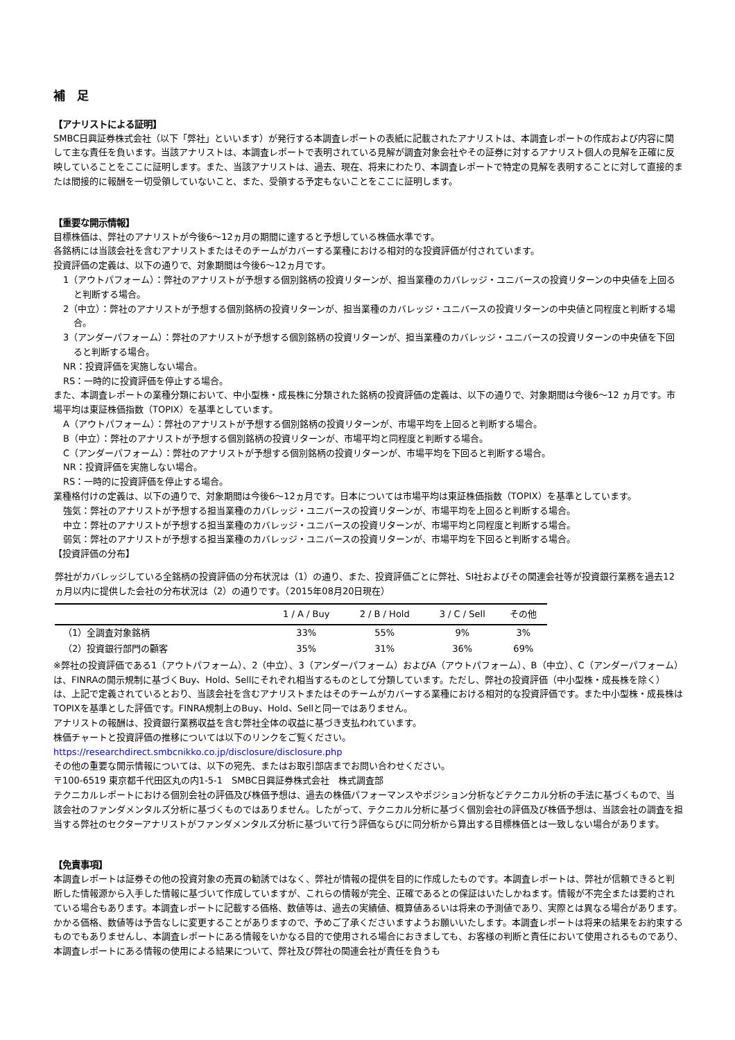補　足
【アナリストによる証明】
SMBC日興証券株式会社（以下「弊社」といいます）が発行する本調査レポートの表紙に記載されたアナリストは、本調査レポートの作成および内容に関して主な責任を負います。当該アナリストは、本調査レポートで表明されている見解が調査対象会社やその証券に対するアナリスト個人の見解を正確に反映していることをここに証明します。また、当該アナリストは、過去、現在、将来にわたり、本調査レポートで特定の見解を表明することに対して直接的または間接的に報酬を一切受領していないこと、また、受領する予定もないことをここに証明します。
【重要な開示情報】
目標株価は、弊社のアナリストが今後6～12ヵ月の期間に達すると予想している株価水準です。
各銘柄には当該会社を含むアナリストまたはそのチームがカバーする業種における相対的な投資評価が付されています。
投資評価の定義は、以下の通りで、対象期間は今後6～12ヵ月です。
1（アウトパフォーム）：弊社のアナリストが予想する個別銘柄の投資リターンが、担当業種のカバレッジ・ユニバースの投資リターンの中央値を上回ると判断する場合。
2（中立）：弊社のアナリストが予想する個別銘柄の投資リターンが、担当業種のカバレッジ・ユニバースの投資リターンの中央値と同程度と判断する場合。
3（アンダーパフォーム）：弊社のアナリストが予想する個別銘柄の投資リターンが、担当業種のカバレッジ・ユニバースの投資リターンの中央値を下回ると判断する場合。
NR：投資評価を実施しない場合。
RS：一時的に投資評価を停止する場合。
また、本調査レポートの業種分類において、中小型株・成長株に分類された銘柄の投資評価の定義は、以下の通りで、対象期間は今後6～12 ヵ月です。市場平均は東証株価指数（TOPIX）を基準としています。
A（アウトパフォーム）：弊社のアナリストが予想する個別銘柄の投資リターンが、市場平均を上回ると判断する場合。
B（中立）：弊社のアナリストが予想する個別銘柄の投資リターンが、市場平均と同程度と判断する場合。
C（アンダーパフォーム）：弊社のアナリストが予想する個別銘柄の投資リターンが、市場平均を下回ると判断する場合。
NR：投資評価を実施しない場合。
RS：一時的に投資評価を停止する場合。
業種格付けの定義は、以下の通りで、対象期間は今後6～12ヵ月です。日本については市場平均は東証株価指数（TOPIX）を基準としています。
強気：弊社のアナリストが予想する担当業種のカバレッジ・ユニバースの投資リターンが、市場平均を上回ると判断する場合。
中立：弊社のアナリストが予想する担当業種のカバレッジ・ユニバースの投資リターンが、市場平均と同程度と判断する場合。
弱気：弊社のアナリストが予想する担当業種のカバレッジ・ユニバースの投資リターンが、市場平均を下回ると判断する場合。
【投資評価の分布】
弊社がカバレッジしている全銘柄の投資評価の分布状況は（1）の通り、また、投資評価ごとに弊社、SI社およびその関連会社等が投資銀行業務を過去12ヵ月以内に提供した会社の分布状況は（2）の通りです。（2015年08月20日現在）
| | 1 / A / Buy | 2 / B / Hold | 3 / C / Sell | その他 |
| --- | --- | --- | --- | --- |
| （1）全調査対象銘柄 | 33% | 55% | 9% | 3% |
| （2）投資銀行部門の顧客 | 35% | 31% | 36% | 69% |
※弊社の投資評価である1（アウトパフォーム）、2（中立）、3（アンダーパフォーム）およびA（アウトパフォーム）、B（中立）、C（アンダーパフォーム）は、FINRAの開示規制に基づくBuy、Hold、Sellにそれぞれ相当するものとして分類しています。ただし、弊社の投資評価（中小型株・成長株を除く）は、上記で定義されているとおり、当該会社を含むアナリストまたはそのチームがカバーする業種における相対的な投資評価です。また中小型株・成長株はTOPIXを基準とした評価です。FINRA規制上のBuy、Hold、Sellと同一ではありません。
アナリストの報酬は、投資銀行業務収益を含む弊社全体の収益に基づき支払われています。
株価チャートと投資評価の推移については以下のリンクをご覧ください。
https://researchdirect.smbcnikko.co.jp/disclosure/disclosure.php
その他の重要な開示情報については、以下の宛先、またはお取引部店までお問い合わせください。
〒100-6519 東京都千代田区丸の内1-5-1　SMBC日興証券株式会社　株式調査部
テクニカルレポートにおける個別会社の評価及び株価予想は、過去の株価パフォーマンスやポジション分析などテクニカル分析の手法に基づくもので、当該会社のファンダメンタルズ分析に基づくものではありません。したがって、テクニカル分析に基づく個別会社の評価及び株価予想は、当該会社の調査を担当する弊社のセクターアナリストがファンダメンタルズ分析に基づいて行う評価ならびに同分析から算出する目標株価とは一致しない場合があります。
【免責事項】
本調査レポートは証券その他の投資対象の売買の勧誘ではなく、弊社が情報の提供を目的に作成したものです。本調査レポートは、弊社が信頼できると判断した情報源から入手した情報に基づいて作成していますが、これらの情報が完全、正確であるとの保証はいたしかねます。情報が不完全または要約されている場合もあります。本調査レポートに記載する価格、数値等は、過去の実績値、概算値あるいは将来の予測値であり、実際とは異なる場合があります。かかる価格、数値等は予告なしに変更することがありますので、予めご了承くださいますようお願いいたします。本調査レポートは将来の結果をお約束するものでもありませんし、本調査レポートにある情報をいかなる目的で使用される場合におきましても、お客様の判断と責任において使用されるものであり、本調査レポートにある情報の使用による結果について、弊社及び弊社の関連会社が責任を負うも